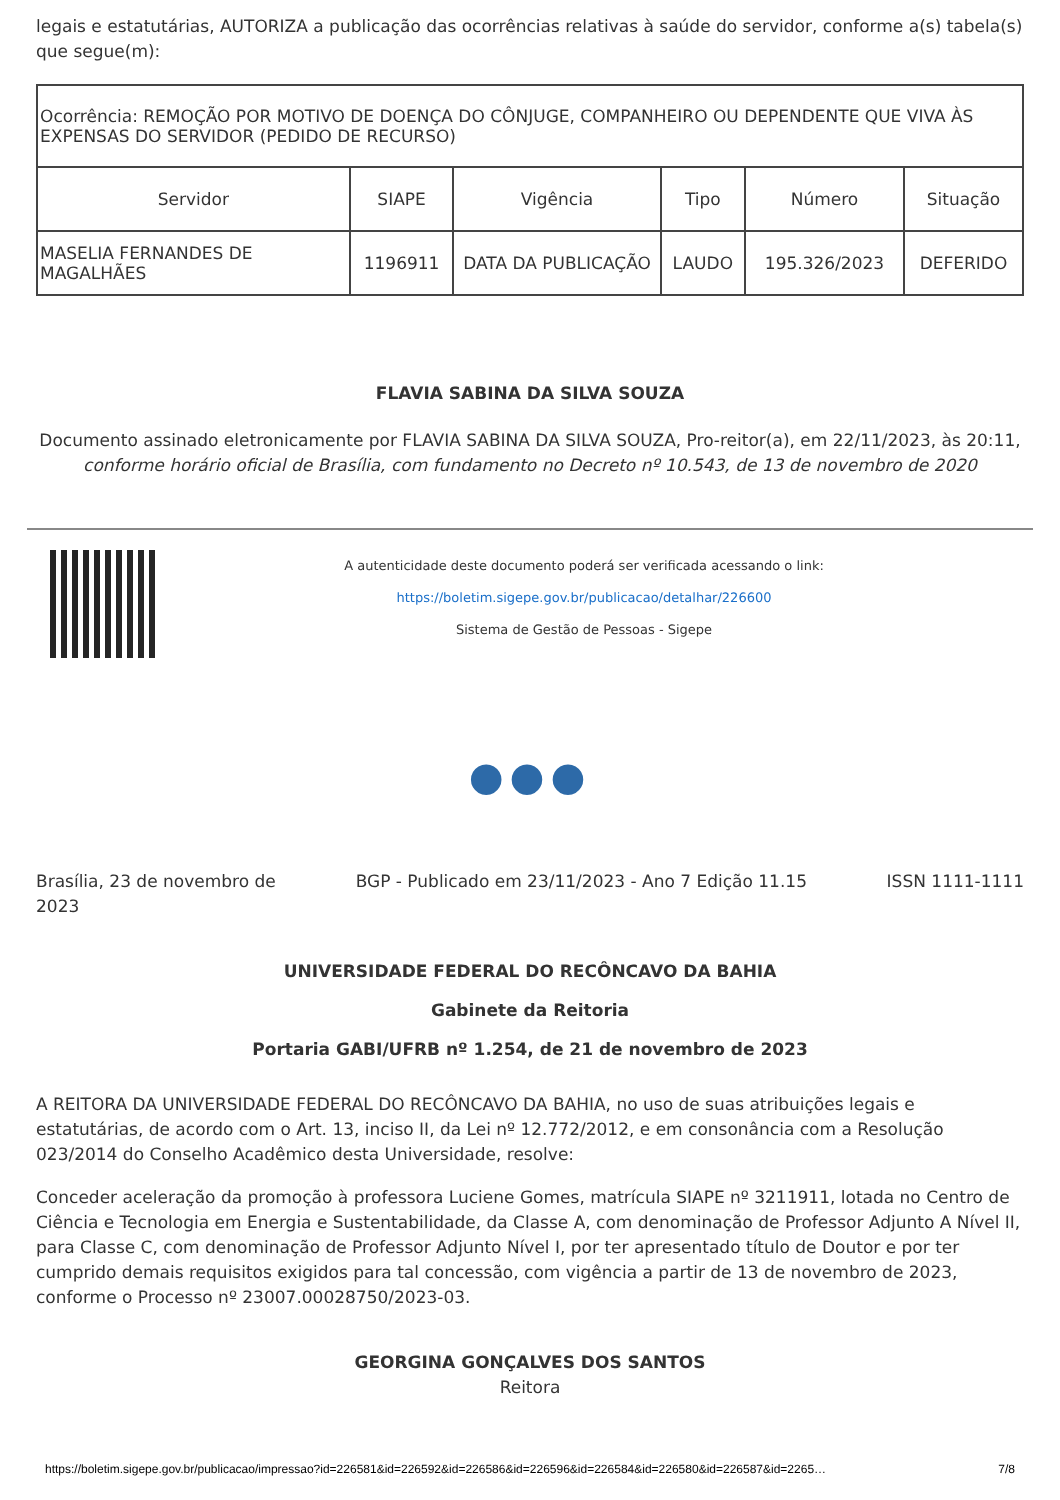legais e estatutárias, AUTORIZA a publicação das ocorrências relativas à saúde do servidor, conforme a(s) tabela(s) que segue(m):
| Ocorrência: REMOÇÃO POR MOTIVO DE DOENÇA DO CÔNJUGE, COMPANHEIRO OU DEPENDENTE QUE VIVA ÀS EXPENSAS DO SERVIDOR (PEDIDO DE RECURSO) | | | | | |
| Servidor | SIAPE | Vigência | Tipo | Número | Situação |
| MASELIA FERNANDES DE MAGALHÃES | 1196911 | DATA DA PUBLICAÇÃO | LAUDO | 195.326/2023 | DEFERIDO |
FLAVIA SABINA DA SILVA SOUZA
Documento assinado eletronicamente por FLAVIA SABINA DA SILVA SOUZA, Pro-reitor(a), em 22/11/2023, às 20:11,
conforme horário oficial de Brasília, com fundamento no Decreto nº 10.543, de 13 de novembro de 2020
A autenticidade deste documento poderá ser verificada acessando o link:
https://boletim.sigepe.gov.br/publicacao/detalhar/226600
Sistema de Gestão de Pessoas - Sigepe
●●●
Brasília, 23 de novembro de 2023
BGP - Publicado em 23/11/2023 - Ano 7 Edição 11.15
ISSN 1111-1111
UNIVERSIDADE FEDERAL DO RECÔNCAVO DA BAHIA
Gabinete da Reitoria
Portaria GABI/UFRB nº 1.254, de 21 de novembro de 2023
A REITORA DA UNIVERSIDADE FEDERAL DO RECÔNCAVO DA BAHIA, no uso de suas atribuições legais e estatutárias, de acordo com o Art. 13, inciso II, da Lei nº 12.772/2012, e em consonância com a Resolução 023/2014 do Conselho Acadêmico desta Universidade, resolve:
Conceder aceleração da promoção à professora Luciene Gomes, matrícula SIAPE nº 3211911, lotada no Centro de Ciência e Tecnologia em Energia e Sustentabilidade, da Classe A, com denominação de Professor Adjunto A Nível II, para Classe C, com denominação de Professor Adjunto Nível I, por ter apresentado título de Doutor e por ter cumprido demais requisitos exigidos para tal concessão, com vigência a partir de 13 de novembro de 2023, conforme o Processo nº 23007.00028750/2023-03.
GEORGINA GONÇALVES DOS SANTOS
Reitora
https://boletim.sigepe.gov.br/publicacao/impressao?id=226581&id=226592&id=226586&id=226596&id=226584&id=226580&id=226587&id=2265… 7/8